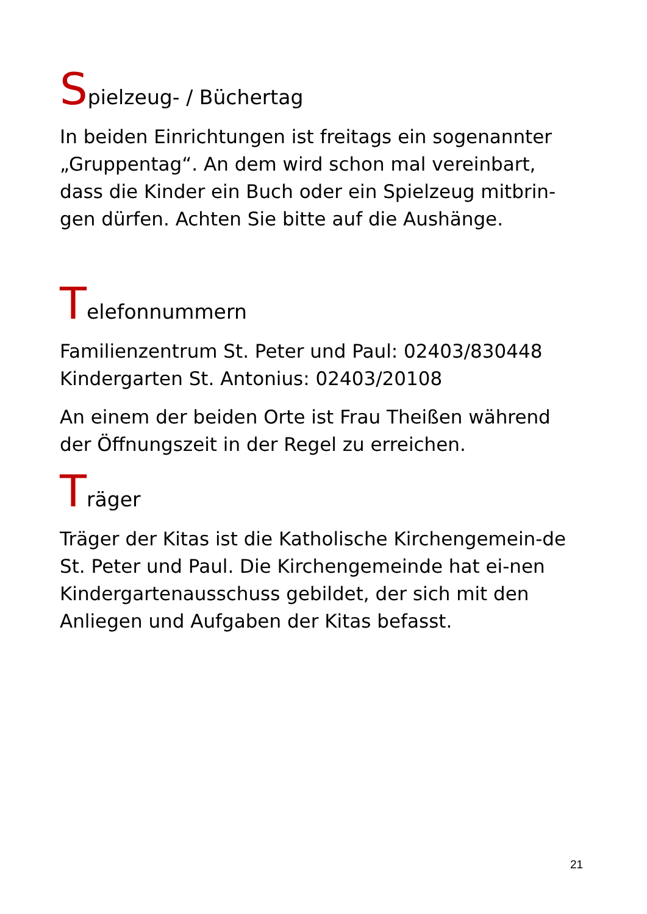Spielzeug- / Büchertag
In beiden Einrichtungen ist freitags ein sogenannter „Gruppentag“. An dem wird schon mal vereinbart, dass die Kinder ein Buch oder ein Spielzeug mitbrin-gen dürfen. Achten Sie bitte auf die Aushänge.
Telefonnummern
Familienzentrum St. Peter und Paul: 02403/830448
Kindergarten St. Antonius: 02403/20108
An einem der beiden Orte ist Frau Theißen während der Öffnungszeit in der Regel zu erreichen.
Träger
Träger der Kitas ist die Katholische Kirchengemein-de St. Peter und Paul. Die Kirchengemeinde hat ei-nen Kindergartenausschuss gebildet, der sich mit den Anliegen und Aufgaben der Kitas befasst.
21